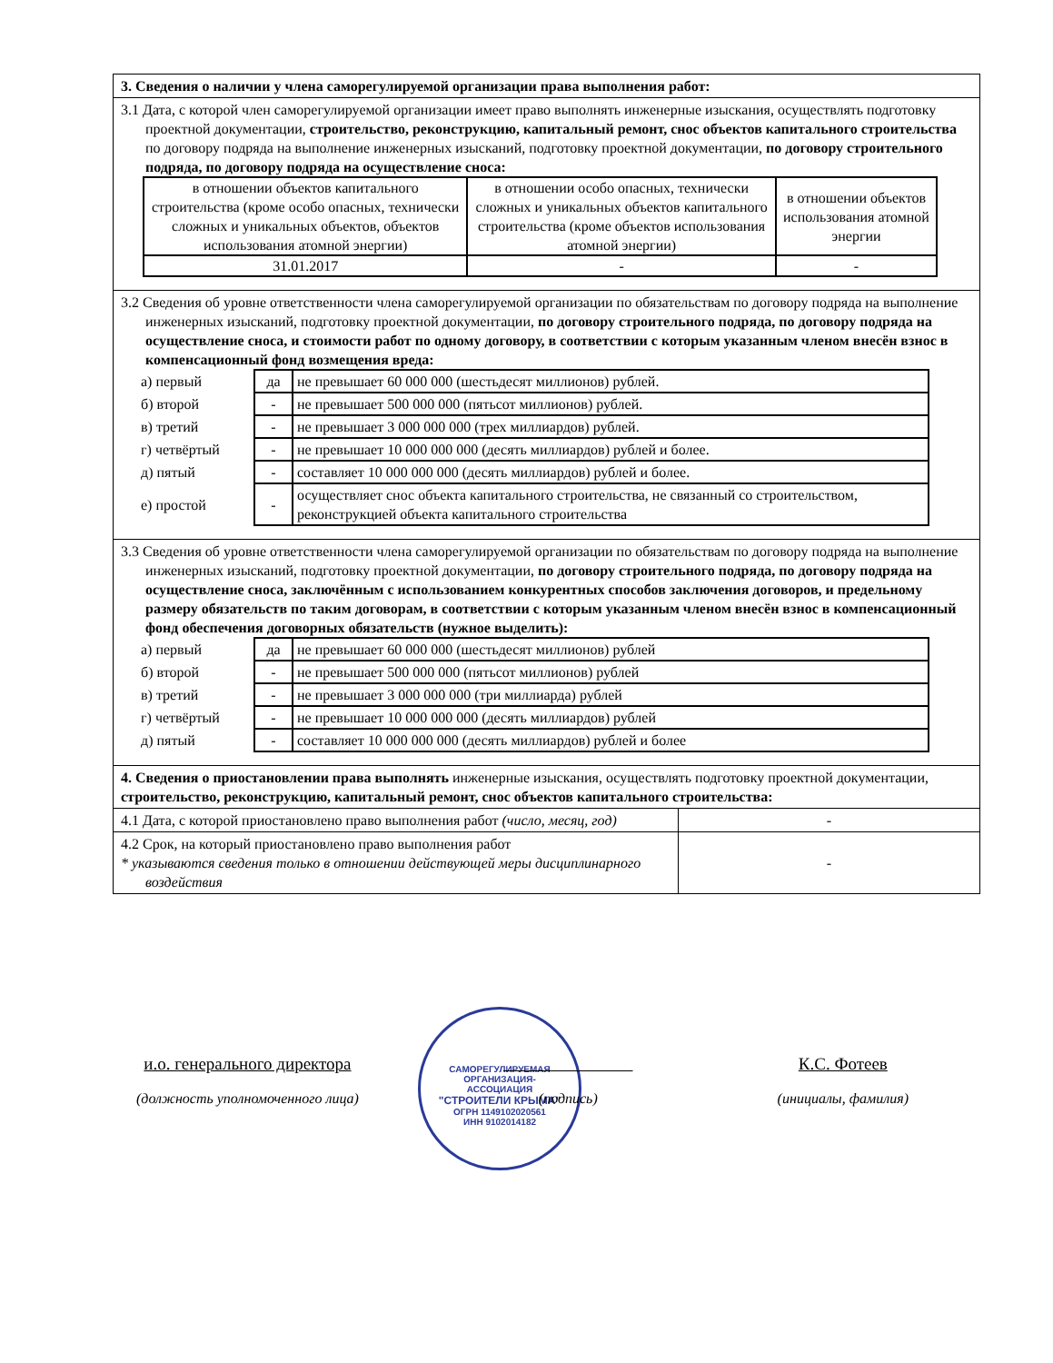| 3. Сведения о наличии у члена саморегулируемой организации права выполнения работ: | |
| 3.1 Дата, с которой член саморегулируемой организации имеет право выполнять инженерные изыскания, осуществлять подготовку проектной документации, строительство, реконструкцию, капитальный ремонт, снос объектов капитального строительства по договору подряда на выполнение инженерных изысканий, подготовку проектной документации, по договору строительного подряда, по договору подряда на осуществление сноса: / в отношении объектов капитального строительства (кроме особо опасных, технически сложных и уникальных объектов, объектов использования атомной энергии) / в отношении особо опасных, технически сложных и уникальных объектов капитального строительства (кроме объектов использования атомной энергии) / в отношении объектов использования атомной энергии / / 31.01.2017 / - / - / | |
| 3.2 Сведения об уровне ответственности члена саморегулируемой организации по обязательствам по договору подряда на выполнение инженерных изысканий, подготовку проектной документации, по договору строительного подряда, по договору подряда на осуществление сноса, и стоимости работ по одному договору, в соответствии с которым указанным членом внесён взнос в компенсационный фонд возмещения вреда: / а) первый / да / не превышает 60 000 000 (шестьдесят миллионов) рублей. / / б) второй / - / не превышает 500 000 000 (пятьсот миллионов) рублей. / / в) третий / - / не превышает 3 000 000 000 (трех миллиардов) рублей. / / г) четвёртый / - / не превышает 10 000 000 000 (десять миллиардов) рублей и более. / / д) пятый / - / составляет 10 000 000 000 (десять миллиардов) рублей и более. / / е) простой / - / осуществляет снос объекта капитального строительства, не связанный со строительством, реконструкцией объекта капитального строительства / | |
| 3.3 Сведения об уровне ответственности члена саморегулируемой организации по обязательствам по договору подряда на выполнение инженерных изысканий, подготовку проектной документации, по договору строительного подряда, по договору подряда на осуществление сноса, заключённым с использованием конкурентных способов заключения договоров, и предельному размеру обязательств по таким договорам, в соответствии с которым указанным членом внесён взнос в компенсационный фонд обеспечения договорных обязательств (нужное выделить): / а) первый / да / не превышает 60 000 000 (шестьдесят миллионов) рублей / / б) второй / - / не превышает 500 000 000 (пятьсот миллионов) рублей / / в) третий / - / не превышает 3 000 000 000 (три миллиарда) рублей / / г) четвёртый / - / не превышает 10 000 000 000 (десять миллиардов) рублей / / д) пятый / - / составляет 10 000 000 000 (десять миллиардов) рублей и более / | |
| 4. Сведения о приостановлении права выполнять инженерные изыскания, осуществлять подготовку проектной документации, строительство, реконструкцию, капитальный ремонт, снос объектов капитального строительства: | |
| 4.1 Дата, с которой приостановлено право выполнения работ (число, месяц, год) | - |
| 4.2 Срок, на который приостановлено право выполнения работ * указываются сведения только в отношении действующей меры дисциплинарного воздействия | - |
САМОРЕГУЛИРУЕМАЯ
ОРГАНИЗАЦИЯ-
АССОЦИАЦИЯ
"СТРОИТЕЛИ КРЫМА"
ОГРН 1149102020561
ИНН 9102014182
и.о. генерального директора
(должность уполномоченного лица)
(подпись)
К.С. Фотеев
(инициалы, фамилия)